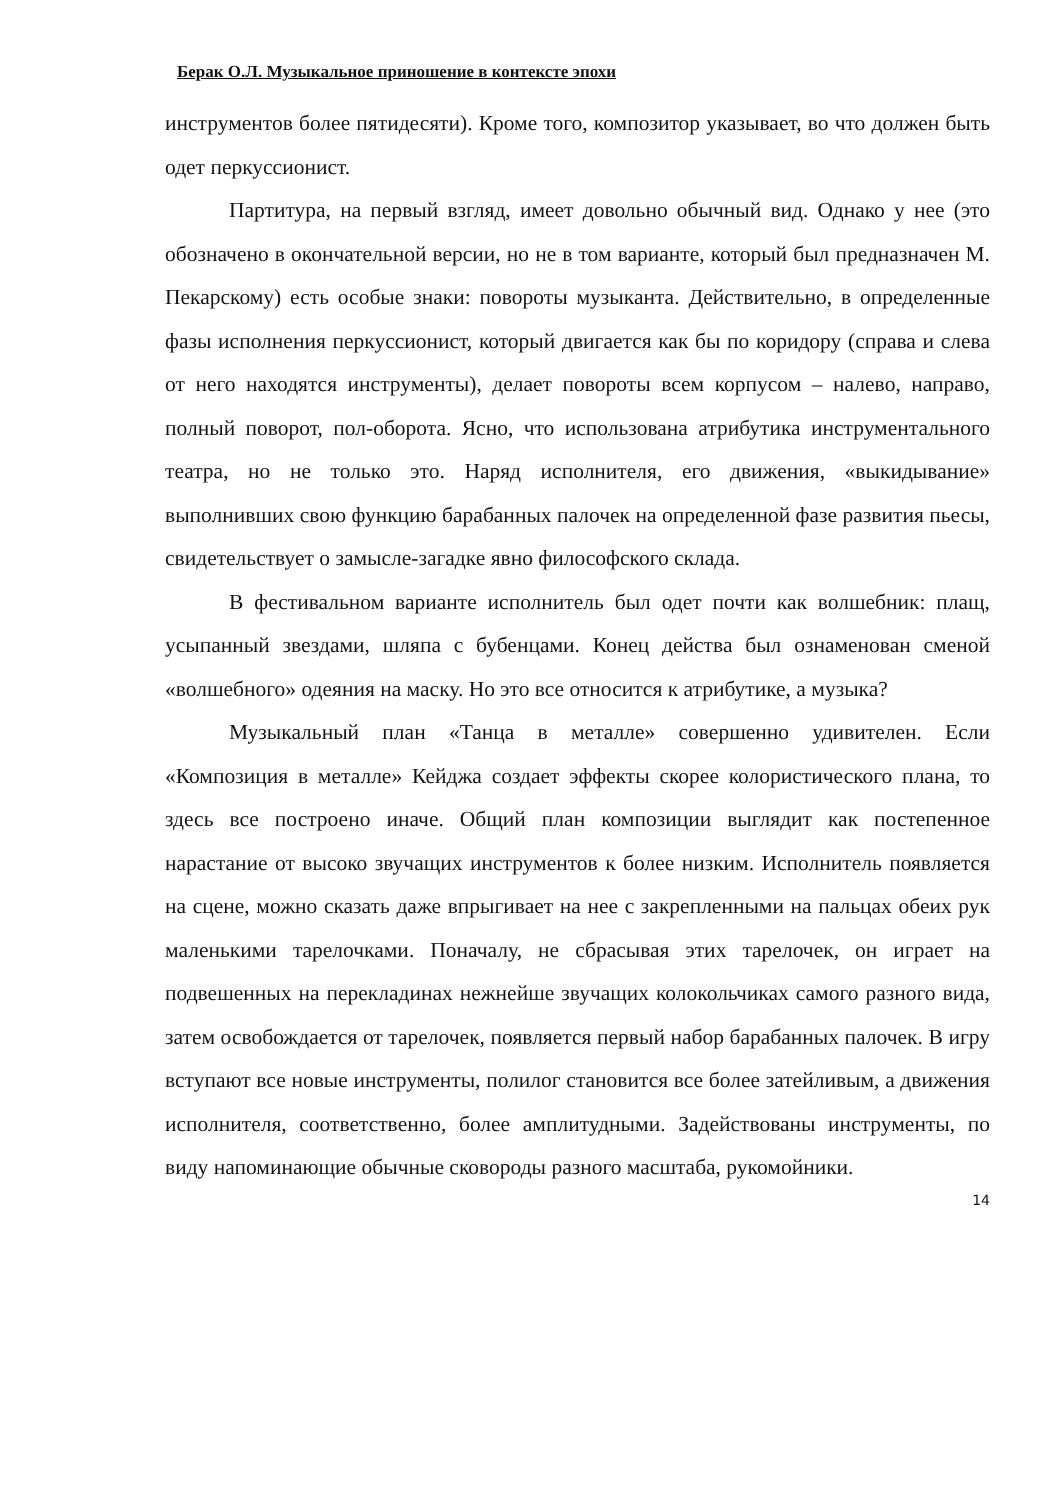Берак О.Л. Музыкальное приношение в контексте эпохи
инструментов более пятидесяти). Кроме того, композитор указывает, во что должен быть одет перкуссионист.
Партитура, на первый взгляд, имеет довольно обычный вид. Однако у нее (это обозначено в окончательной версии, но не в том варианте, который был предназначен М. Пекарскому) есть особые знаки: повороты музыканта. Действительно, в определенные фазы исполнения перкуссионист, который двигается как бы по коридору (справа и слева от него находятся инструменты), делает повороты всем корпусом – налево, направо, полный поворот, пол-оборота. Ясно, что использована атрибутика инструментального театра, но не только это. Наряд исполнителя, его движения, «выкидывание» выполнивших свою функцию барабанных палочек на определенной фазе развития пьесы, свидетельствует о замысле-загадке явно философского склада.
В фестивальном варианте исполнитель был одет почти как волшебник: плащ, усыпанный звездами, шляпа с бубенцами. Конец действа был ознаменован сменой «волшебного» одеяния на маску. Но это все относится к атрибутике, а музыка?
Музыкальный план «Танца в металле» совершенно удивителен. Если «Композиция в металле» Кейджа создает эффекты скорее колористического плана, то здесь все построено иначе. Общий план композиции выглядит как постепенное нарастание от высоко звучащих инструментов к более низким. Исполнитель появляется на сцене, можно сказать даже впрыгивает на нее с закрепленными на пальцах обеих рук маленькими тарелочками. Поначалу, не сбрасывая этих тарелочек, он играет на подвешенных на перекладинах нежнейше звучащих колокольчиках самого разного вида, затем освобождается от тарелочек, появляется первый набор барабанных палочек. В игру вступают все новые инструменты, полилог становится все более затейливым, а движения исполнителя, соответственно, более амплитудными. Задействованы инструменты, по виду напоминающие обычные сковороды разного масштаба, рукомойники.
14